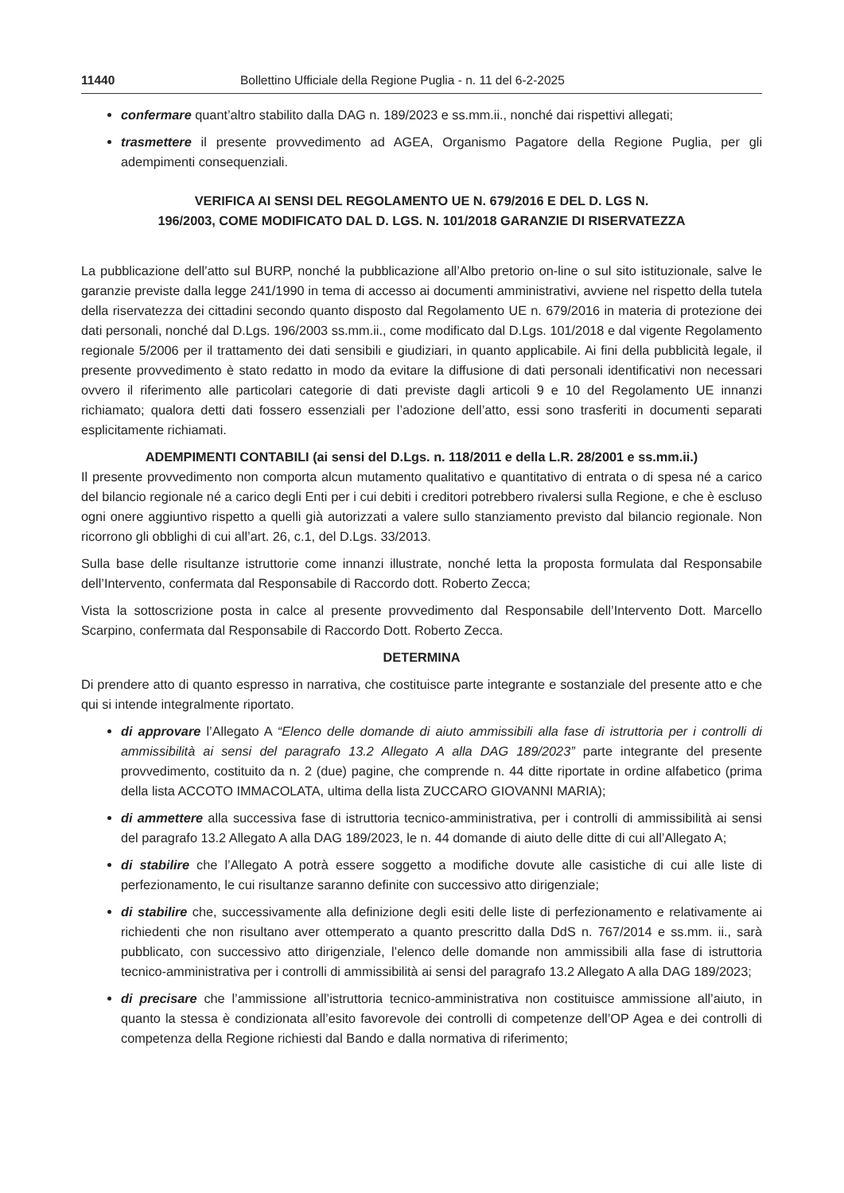11440 Bollettino Ufficiale della Regione Puglia - n. 11 del 6-2-2025
confermare quant’altro stabilito dalla DAG n. 189/2023 e ss.mm.ii., nonché dai rispettivi allegati;
trasmettere il presente provvedimento ad AGEA, Organismo Pagatore della Regione Puglia, per gli adempimenti consequenziali.
VERIFICA AI SENSI DEL REGOLAMENTO UE N. 679/2016 E DEL D. LGS N.
196/2003, COME MODIFICATO DAL D. LGS. N. 101/2018 GARANZIE DI RISERVATEZZA
La pubblicazione dell’atto sul BURP, nonché la pubblicazione all’Albo pretorio on-line o sul sito istituzionale, salve le garanzie previste dalla legge 241/1990 in tema di accesso ai documenti amministrativi, avviene nel rispetto della tutela della riservatezza dei cittadini secondo quanto disposto dal Regolamento UE n. 679/2016 in materia di protezione dei dati personali, nonché dal D.Lgs. 196/2003 ss.mm.ii., come modificato dal D.Lgs. 101/2018 e dal vigente Regolamento regionale 5/2006 per il trattamento dei dati sensibili e giudiziari, in quanto applicabile. Ai fini della pubblicità legale, il presente provvedimento è stato redatto in modo da evitare la diffusione di dati personali identificativi non necessari ovvero il riferimento alle particolari categorie di dati previste dagli articoli 9 e 10 del Regolamento UE innanzi richiamato; qualora detti dati fossero essenziali per l’adozione dell’atto, essi sono trasferiti in documenti separati esplicitamente richiamati.
ADEMPIMENTI CONTABILI (ai sensi del D.Lgs. n. 118/2011 e della L.R. 28/2001 e ss.mm.ii.)
Il presente provvedimento non comporta alcun mutamento qualitativo e quantitativo di entrata o di spesa né a carico del bilancio regionale né a carico degli Enti per i cui debiti i creditori potrebbero rivalersi sulla Regione, e che è escluso ogni onere aggiuntivo rispetto a quelli già autorizzati a valere sullo stanziamento previsto dal bilancio regionale. Non ricorrono gli obblighi di cui all’art. 26, c.1, del D.Lgs. 33/2013.
Sulla base delle risultanze istruttorie come innanzi illustrate, nonché letta la proposta formulata dal Responsabile dell’Intervento, confermata dal Responsabile di Raccordo dott. Roberto Zecca;
Vista la sottoscrizione posta in calce al presente provvedimento dal Responsabile dell’Intervento Dott. Marcello Scarpino, confermata dal Responsabile di Raccordo Dott. Roberto Zecca.
DETERMINA
Di prendere atto di quanto espresso in narrativa, che costituisce parte integrante e sostanziale del presente atto e che qui si intende integralmente riportato.
di approvare l’Allegato A “Elenco delle domande di aiuto ammissibili alla fase di istruttoria per i controlli di ammissibilità ai sensi del paragrafo 13.2 Allegato A alla DAG 189/2023” parte integrante del presente provvedimento, costituito da n. 2 (due) pagine, che comprende n. 44 ditte riportate in ordine alfabetico (prima della lista ACCOTO IMMACOLATA, ultima della lista ZUCCARO GIOVANNI MARIA);
di ammettere alla successiva fase di istruttoria tecnico-amministrativa, per i controlli di ammissibilità ai sensi del paragrafo 13.2 Allegato A alla DAG 189/2023, le n. 44 domande di aiuto delle ditte di cui all’Allegato A;
di stabilire che l’Allegato A potrà essere soggetto a modifiche dovute alle casistiche di cui alle liste di perfezionamento, le cui risultanze saranno definite con successivo atto dirigenziale;
di stabilire che, successivamente alla definizione degli esiti delle liste di perfezionamento e relativamente ai richiedenti che non risultano aver ottemperato a quanto prescritto dalla DdS n. 767/2014 e ss.mm. ii., sarà pubblicato, con successivo atto dirigenziale, l’elenco delle domande non ammissibili alla fase di istruttoria tecnico-amministrativa per i controlli di ammissibilità ai sensi del paragrafo 13.2 Allegato A alla DAG 189/2023;
di precisare che l’ammissione all’istruttoria tecnico-amministrativa non costituisce ammissione all’aiuto, in quanto la stessa è condizionata all’esito favorevole dei controlli di competenze dell’OP Agea e dei controlli di competenza della Regione richiesti dal Bando e dalla normativa di riferimento;